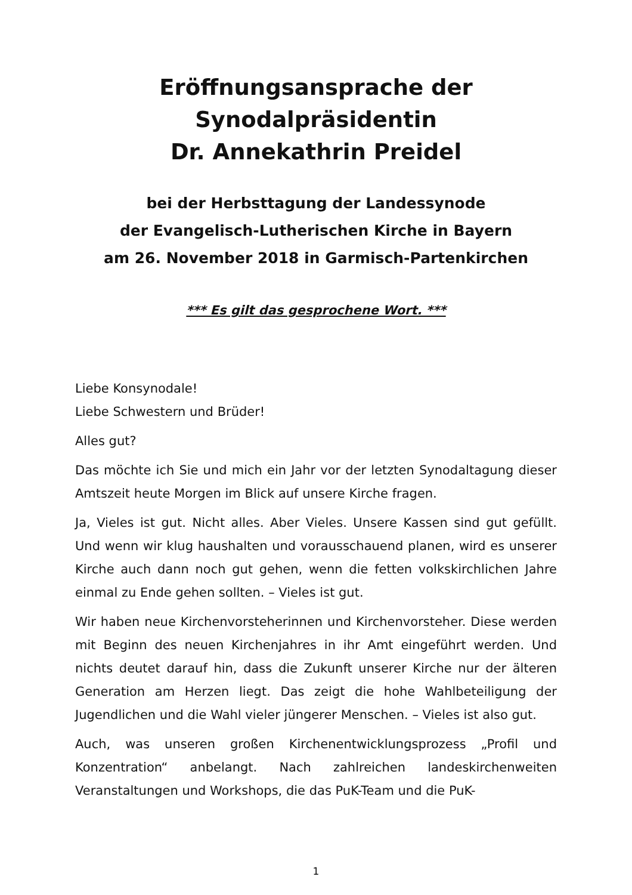Eröffnungsansprache der Synodalpräsidentin
Dr. Annekathrin Preidel
bei der Herbsttagung der Landessynode
der Evangelisch-Lutherischen Kirche in Bayern
am 26. November 2018 in Garmisch-Partenkirchen
*** Es gilt das gesprochene Wort. ***
Liebe Konsynodale!
Liebe Schwestern und Brüder!
Alles gut?
Das möchte ich Sie und mich ein Jahr vor der letzten Synodaltagung dieser Amtszeit heute Morgen im Blick auf unsere Kirche fragen.
Ja, Vieles ist gut. Nicht alles. Aber Vieles. Unsere Kassen sind gut gefüllt. Und wenn wir klug haushalten und vorausschauend planen, wird es unserer Kirche auch dann noch gut gehen, wenn die fetten volkskirchlichen Jahre einmal zu Ende gehen sollten. – Vieles ist gut.
Wir haben neue Kirchenvorsteherinnen und Kirchenvorsteher. Diese werden mit Beginn des neuen Kirchenjahres in ihr Amt eingeführt werden. Und nichts deutet darauf hin, dass die Zukunft unserer Kirche nur der älteren Generation am Herzen liegt. Das zeigt die hohe Wahlbeteiligung der Jugendlichen und die Wahl vieler jüngerer Menschen. – Vieles ist also gut.
Auch, was unseren großen Kirchenentwicklungsprozess „Profil und Konzentration“ anbelangt. Nach zahlreichen landeskirchenweiten Veranstaltungen und Workshops, die das PuK-Team und die PuK-
1